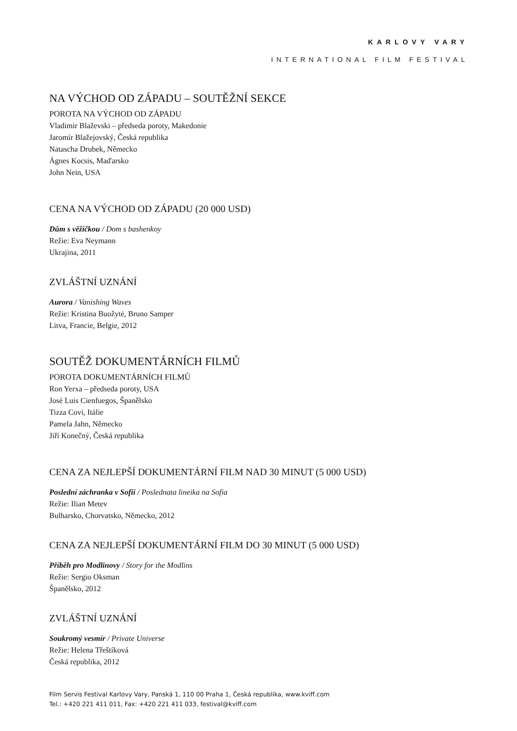KARLOVY VARY
INTERNATIONAL FILM FESTIVAL
NA VÝCHOD OD ZÁPADU – SOUTĚŽNÍ SEKCE
POROTA NA VÝCHOD OD ZÁPADU
Vladimir Blaževski – předseda poroty, Makedonie
Jaromír Blažejovský, Česká republika
Natascha Drubek, Německo
Ágnes Kocsis, Maďarsko
John Nein, USA
CENA NA VÝCHOD OD ZÁPADU (20 000 USD)
Dům s věžičkou / Dom s bashenkoy
Režie: Eva Neymann
Ukrajina, 2011
ZVLÁŠTNÍ UZNÁNÍ
Aurora / Vanishing Waves
Režie: Kristina Buožytė, Bruno Samper
Litva, Francie, Belgie, 2012
SOUTĚŽ DOKUMENTÁRNÍCH FILMŮ
POROTA DOKUMENTÁRNÍCH FILMŮ
Ron Yerxa – předseda poroty, USA
José Luis Cienfuegos, Španělsko
Tizza Covi, Itálie
Pamela Jahn, Německo
Jiří Konečný, Česká republika
CENA ZA NEJLEPŠÍ DOKUMENTÁRNÍ FILM NAD 30 MINUT (5 000 USD)
Poslední záchranka v Sofii / Poslednata lineika na Sofia
Režie: Ilian Metev
Bulharsko, Chorvatsko, Německo, 2012
CENA ZA NEJLEPŠÍ DOKUMENTÁRNÍ FILM DO 30 MINUT (5 000 USD)
Příběh pro Modlinovy / Story for the Modlins
Režie: Sergio Oksman
Španělsko, 2012
ZVLÁŠTNÍ UZNÁNÍ
Soukromý vesmír / Private Universe
Režie: Helena Třeštíková
Česká republika, 2012
Film Servis Festival Karlovy Vary, Panská 1, 110 00 Praha 1, Česká republika, www.kviff.com
Tel.: +420 221 411 011, Fax: +420 221 411 033, festival@kviff.com